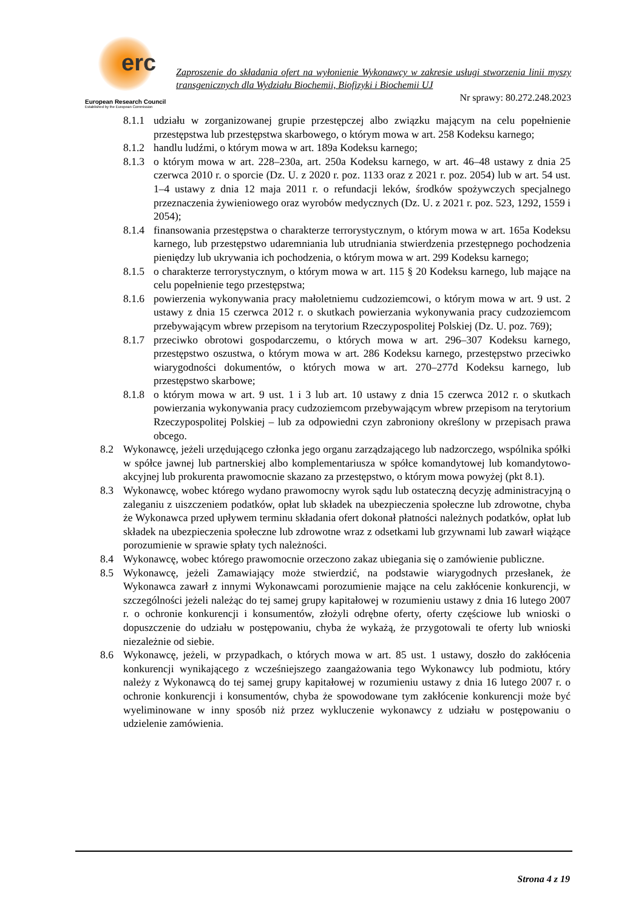erc
European Research Council
Established by the European Commission
Zaproszenie do składania ofert na wyłonienie Wykonawcy w zakresie usługi stworzenia linii myszy transgenicznych dla Wydziału Biochemii, Biofizyki i Biochemii UJ
Nr sprawy: 80.272.248.2023
8.1.1 udziału w zorganizowanej grupie przestępczej albo związku mającym na celu popełnienie przestępstwa lub przestępstwa skarbowego, o którym mowa w art. 258 Kodeksu karnego;
8.1.2 handlu ludźmi, o którym mowa w art. 189a Kodeksu karnego;
8.1.3 o którym mowa w art. 228–230a, art. 250a Kodeksu karnego, w art. 46–48 ustawy z dnia 25 czerwca 2010 r. o sporcie (Dz. U. z 2020 r. poz. 1133 oraz z 2021 r. poz. 2054) lub w art. 54 ust. 1–4 ustawy z dnia 12 maja 2011 r. o refundacji leków, środków spożywczych specjalnego przeznaczenia żywieniowego oraz wyrobów medycznych (Dz. U. z 2021 r. poz. 523, 1292, 1559 i 2054);
8.1.4 finansowania przestępstwa o charakterze terrorystycznym, o którym mowa w art. 165a Kodeksu karnego, lub przestępstwo udaremniania lub utrudniania stwierdzenia przestępnego pochodzenia pieniędzy lub ukrywania ich pochodzenia, o którym mowa w art. 299 Kodeksu karnego;
8.1.5 o charakterze terrorystycznym, o którym mowa w art. 115 § 20 Kodeksu karnego, lub mające na celu popełnienie tego przestępstwa;
8.1.6 powierzenia wykonywania pracy małoletniemu cudzoziemcowi, o którym mowa w art. 9 ust. 2 ustawy z dnia 15 czerwca 2012 r. o skutkach powierzania wykonywania pracy cudzoziemcom przebywającym wbrew przepisom na terytorium Rzeczypospolitej Polskiej (Dz. U. poz. 769);
8.1.7 przeciwko obrotowi gospodarczemu, o których mowa w art. 296–307 Kodeksu karnego, przestępstwo oszustwa, o którym mowa w art. 286 Kodeksu karnego, przestępstwo przeciwko wiarygodności dokumentów, o których mowa w art. 270–277d Kodeksu karnego, lub przestępstwo skarbowe;
8.1.8 o którym mowa w art. 9 ust. 1 i 3 lub art. 10 ustawy z dnia 15 czerwca 2012 r. o skutkach powierzania wykonywania pracy cudzoziemcom przebywającym wbrew przepisom na terytorium Rzeczypospolitej Polskiej – lub za odpowiedni czyn zabroniony określony w przepisach prawa obcego.
8.2 Wykonawcę, jeżeli urzędującego członka jego organu zarządzającego lub nadzorczego, wspólnika spółki w spółce jawnej lub partnerskiej albo komplementariusza w spółce komandytowej lub komandytowo-akcyjnej lub prokurenta prawomocnie skazano za przestępstwo, o którym mowa powyżej (pkt 8.1).
8.3 Wykonawcę, wobec którego wydano prawomocny wyrok sądu lub ostateczną decyzję administracyjną o zaleganiu z uiszczeniem podatków, opłat lub składek na ubezpieczenia społeczne lub zdrowotne, chyba że Wykonawca przed upływem terminu składania ofert dokonał płatności należnych podatków, opłat lub składek na ubezpieczenia społeczne lub zdrowotne wraz z odsetkami lub grzywnami lub zawarł wiążące porozumienie w sprawie spłaty tych należności.
8.4 Wykonawcę, wobec którego prawomocnie orzeczono zakaz ubiegania się o zamówienie publiczne.
8.5 Wykonawcę, jeżeli Zamawiający może stwierdzić, na podstawie wiarygodnych przesłanek, że Wykonawca zawarł z innymi Wykonawcami porozumienie mające na celu zakłócenie konkurencji, w szczególności jeżeli należąc do tej samej grupy kapitałowej w rozumieniu ustawy z dnia 16 lutego 2007 r. o ochronie konkurencji i konsumentów, złożyli odrębne oferty, oferty częściowe lub wnioski o dopuszczenie do udziału w postępowaniu, chyba że wykażą, że przygotowali te oferty lub wnioski niezależnie od siebie.
8.6 Wykonawcę, jeżeli, w przypadkach, o których mowa w art. 85 ust. 1 ustawy, doszło do zakłócenia konkurencji wynikającego z wcześniejszego zaangażowania tego Wykonawcy lub podmiotu, który należy z Wykonawcą do tej samej grupy kapitałowej w rozumieniu ustawy z dnia 16 lutego 2007 r. o ochronie konkurencji i konsumentów, chyba że spowodowane tym zakłócenie konkurencji może być wyeliminowane w inny sposób niż przez wykluczenie wykonawcy z udziału w postępowaniu o udzielenie zamówienia.
Strona 4 z 19